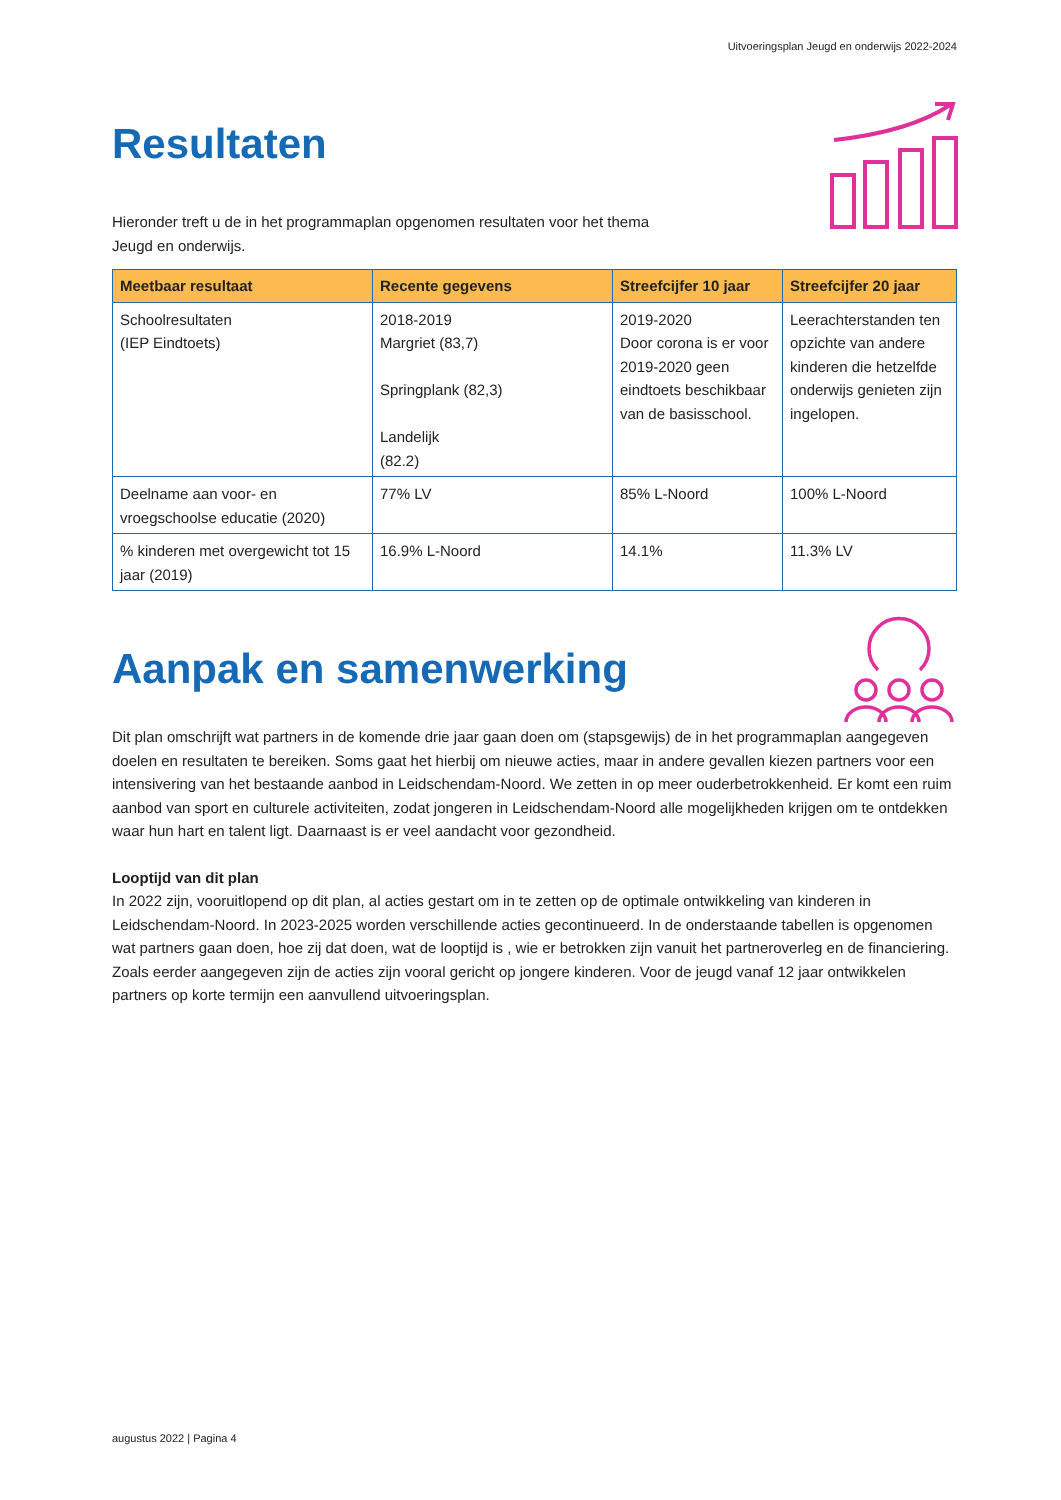Uitvoeringsplan Jeugd en onderwijs 2022-2024
Resultaten
Hieronder treft u de in het programmaplan opgenomen resultaten voor het thema
Jeugd en onderwijs.
| Meetbaar resultaat | Recente gegevens | Streefcijfer 10 jaar | Streefcijfer 20 jaar |
| --- | --- | --- | --- |
| Schoolresultaten (IEP Eindtoets) | 2018-2019 Margriet (83,7) Springplank (82,3) Landelijk (82.2) | 2019-2020 Door corona is er voor 2019-2020 geen eindtoets beschikbaar van de basisschool. | Leerachterstanden ten opzichte van andere kinderen die hetzelfde onderwijs genieten zijn ingelopen. |
| Deelname aan voor- en vroegschoolse educatie (2020) | 77% LV | 85% L-Noord | 100% L-Noord |
| % kinderen met overgewicht tot 15 jaar (2019) | 16.9% L-Noord | 14.1% | 11.3% LV |
Aanpak en samenwerking
Dit plan omschrijft wat partners in de komende drie jaar gaan doen om (stapsgewijs) de in het programmaplan aangegeven doelen en resultaten te bereiken. Soms gaat het hierbij om nieuwe acties, maar in andere gevallen kiezen partners voor een intensivering van het bestaande aanbod in Leidschendam-Noord. We zetten in op meer ouderbetrokkenheid. Er komt een ruim aanbod van sport en culturele activiteiten, zodat jongeren in Leidschendam-Noord alle mogelijkheden krijgen om te ontdekken waar hun hart en talent ligt. Daarnaast is er veel aandacht voor gezondheid.
Looptijd van dit plan
In 2022 zijn, vooruitlopend op dit plan, al acties gestart om in te zetten op de optimale ontwikkeling van kinderen in Leidschendam-Noord. In 2023-2025 worden verschillende acties gecontinueerd. In de onderstaande tabellen is opgenomen wat partners gaan doen, hoe zij dat doen, wat de looptijd is , wie er betrokken zijn vanuit het partneroverleg en de financiering. Zoals eerder aangegeven zijn de acties zijn vooral gericht op jongere kinderen. Voor de jeugd vanaf 12 jaar ontwikkelen partners op korte termijn een aanvullend uitvoeringsplan.
augustus 2022 | Pagina 4